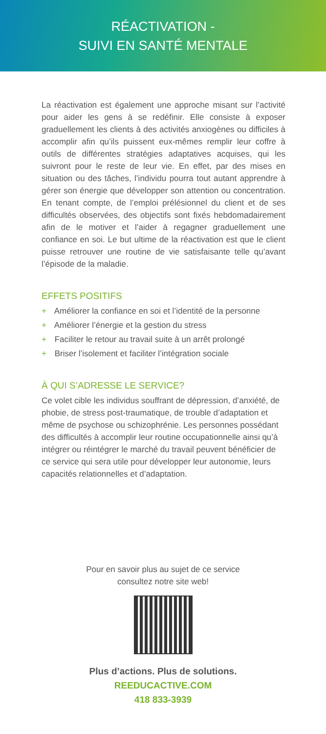RÉACTIVATION -
SUIVI EN SANTÉ MENTALE
La réactivation est également une approche misant sur l’activité pour aider les gens à se redéfinir. Elle consiste à exposer graduellement les clients à des activités anxiogènes ou difficiles à accomplir afin qu’ils puissent eux-mêmes remplir leur coffre à outils de différentes stratégies adaptatives acquises, qui les suivront pour le reste de leur vie. En effet, par des mises en situation ou des tâches, l’individu pourra tout autant apprendre à gérer son énergie que développer son attention ou concentration. En tenant compte, de l’emploi prélésionnel du client et de ses difficultés observées, des objectifs sont fixés hebdomadairement afin de le motiver et l’aider à regagner graduellement une confiance en soi. Le but ultime de la réactivation est que le client puisse retrouver une routine de vie satisfaisante telle qu’avant l’épisode de la maladie.
EFFETS POSITIFS
+ Améliorer la confiance en soi et l’identité de la personne
+ Améliorer l’énergie et la gestion du stress
+ Faciliter le retour au travail suite à un arrêt prolongé
+ Briser l’isolement et faciliter l’intégration sociale
À QUI S’ADRESSE LE SERVICE?
Ce volet cible les individus souffrant de dépression, d’anxiété, de phobie, de stress post-traumatique, de trouble d’adaptation et même de psychose ou schizophrénie. Les personnes possédant des difficultés à accomplir leur routine occupationnelle ainsi qu’à intégrer ou réintégrer le marché du travail peuvent bénéficier de ce service qui sera utile pour développer leur autonomie, leurs capacités relationnelles et d’adaptation.
Pour en savoir plus au sujet de ce service
consultez notre site web!
Plus d’actions. Plus de solutions.
REEDUCACTIVE.COM
418 833-3939